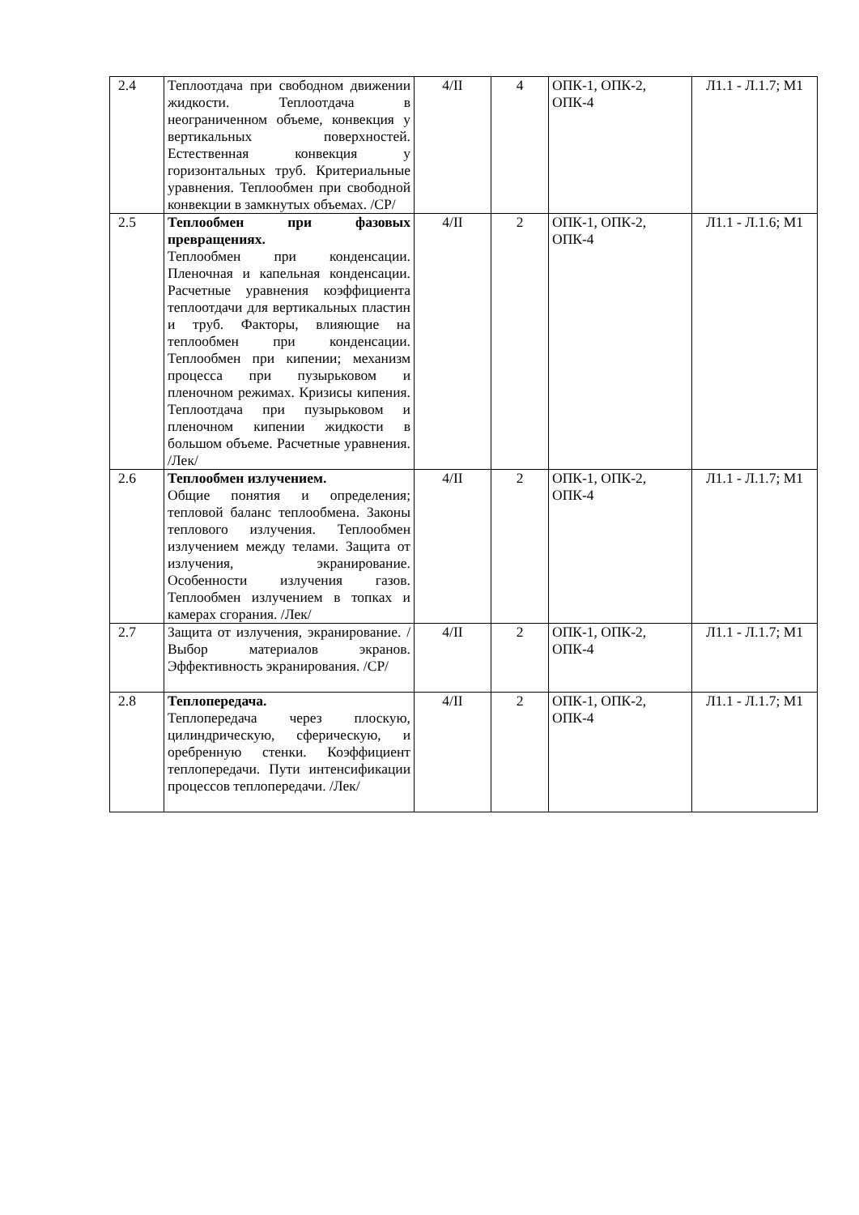| 2.4 | Теплоотдача при свободном движении жидкости. Теплоотдача в неограниченном объеме, конвекция у вертикальных поверхностей. Естественная конвекция у горизонтальных труб. Критериальные уравнения. Теплообмен при свободной конвекции в замкнутых объемах. /СР/ | 4/II | 4 | ОПК-1, ОПК-2, ОПК-4 | Л1.1 - Л.1.7; М1 |
| 2.5 | Теплообмен при фазовых превращениях. Теплообмен при конденсации. Пленочная и капельная конденсации. Расчетные уравнения коэффициента теплоотдачи для вертикальных пластин и труб. Факторы, влияющие на теплообмен при конденсации. Теплообмен при кипении; механизм процесса при пузырьковом и пленочном режимах. Кризисы кипения. Теплоотдача при пузырьковом и пленочном кипении жидкости в большом объеме. Расчетные уравнения. /Лек/ | 4/II | 2 | ОПК-1, ОПК-2, ОПК-4 | Л1.1 - Л.1.6; М1 |
| 2.6 | Теплообмен излучением. Общие понятия и определения; тепловой баланс теплообмена. Законы теплового излучения. Теплообмен излучением между телами. Защита от излучения, экранирование. Особенности излучения газов. Теплообмен излучением в топках и камерах сгорания. /Лек/ | 4/II | 2 | ОПК-1, ОПК-2, ОПК-4 | Л1.1 - Л.1.7; М1 |
| 2.7 | Защита от излучения, экранирование. /Выбор материалов экранов. Эффективность экранирования. /СР/ | 4/II | 2 | ОПК-1, ОПК-2, ОПК-4 | Л1.1 - Л.1.7; М1 |
| 2.8 | Теплопередача. Теплопередача через плоскую, цилиндрическую, сферическую, и оребренную стенки. Коэффициент теплопередачи. Пути интенсификации процессов теплопередачи. /Лек/ | 4/II | 2 | ОПК-1, ОПК-2, ОПК-4 | Л1.1 - Л.1.7; М1 |